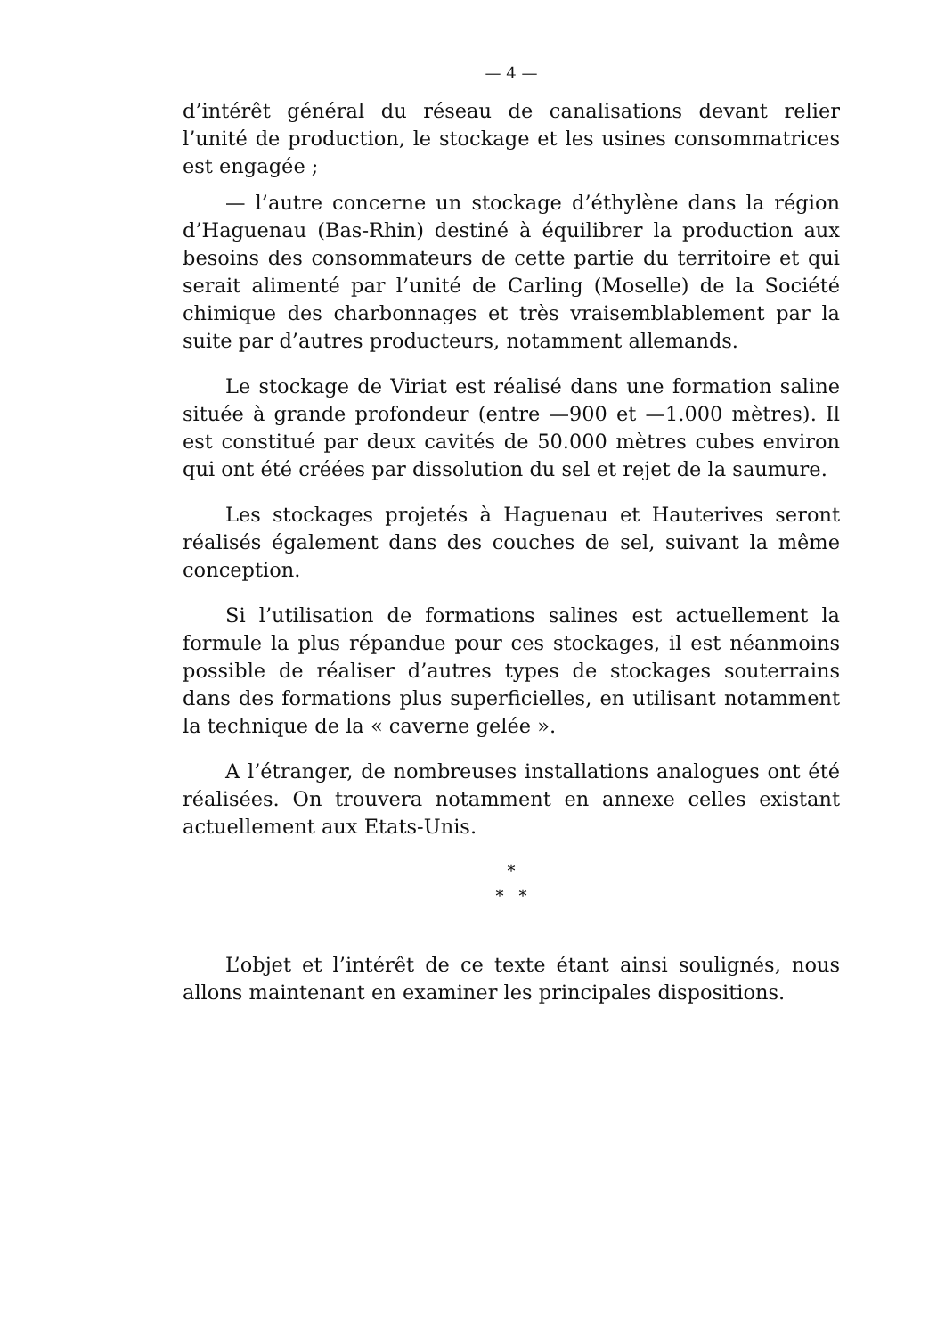— 4 —
d’intérêt général du réseau de canalisations devant relier l’unité de production, le stockage et les usines consommatrices est engagée ;
— l’autre concerne un stockage d’éthylène dans la région d’Haguenau (Bas-Rhin) destiné à équilibrer la production aux besoins des consommateurs de cette partie du territoire et qui serait alimenté par l’unité de Carling (Moselle) de la Société chimique des charbonnages et très vraisemblablement par la suite par d’autres producteurs, notamment allemands.
Le stockage de Viriat est réalisé dans une formation saline située à grande profondeur (entre —900 et —1.000 mètres). Il est constitué par deux cavités de 50.000 mètres cubes environ qui ont été créées par dissolution du sel et rejet de la saumure.
Les stockages projetés à Haguenau et Hauterives seront réalisés également dans des couches de sel, suivant la même conception.
Si l’utilisation de formations salines est actuellement la formule la plus répandue pour ces stockages, il est néanmoins possible de réaliser d’autres types de stockages souterrains dans des formations plus superficielles, en utilisant notamment la technique de la « caverne gelée ».
A l’étranger, de nombreuses installations analogues ont été réalisées. On trouvera notamment en annexe celles existant actuellement aux Etats-Unis.
*
* *
L’objet et l’intérêt de ce texte étant ainsi soulignés, nous allons maintenant en examiner les principales dispositions.